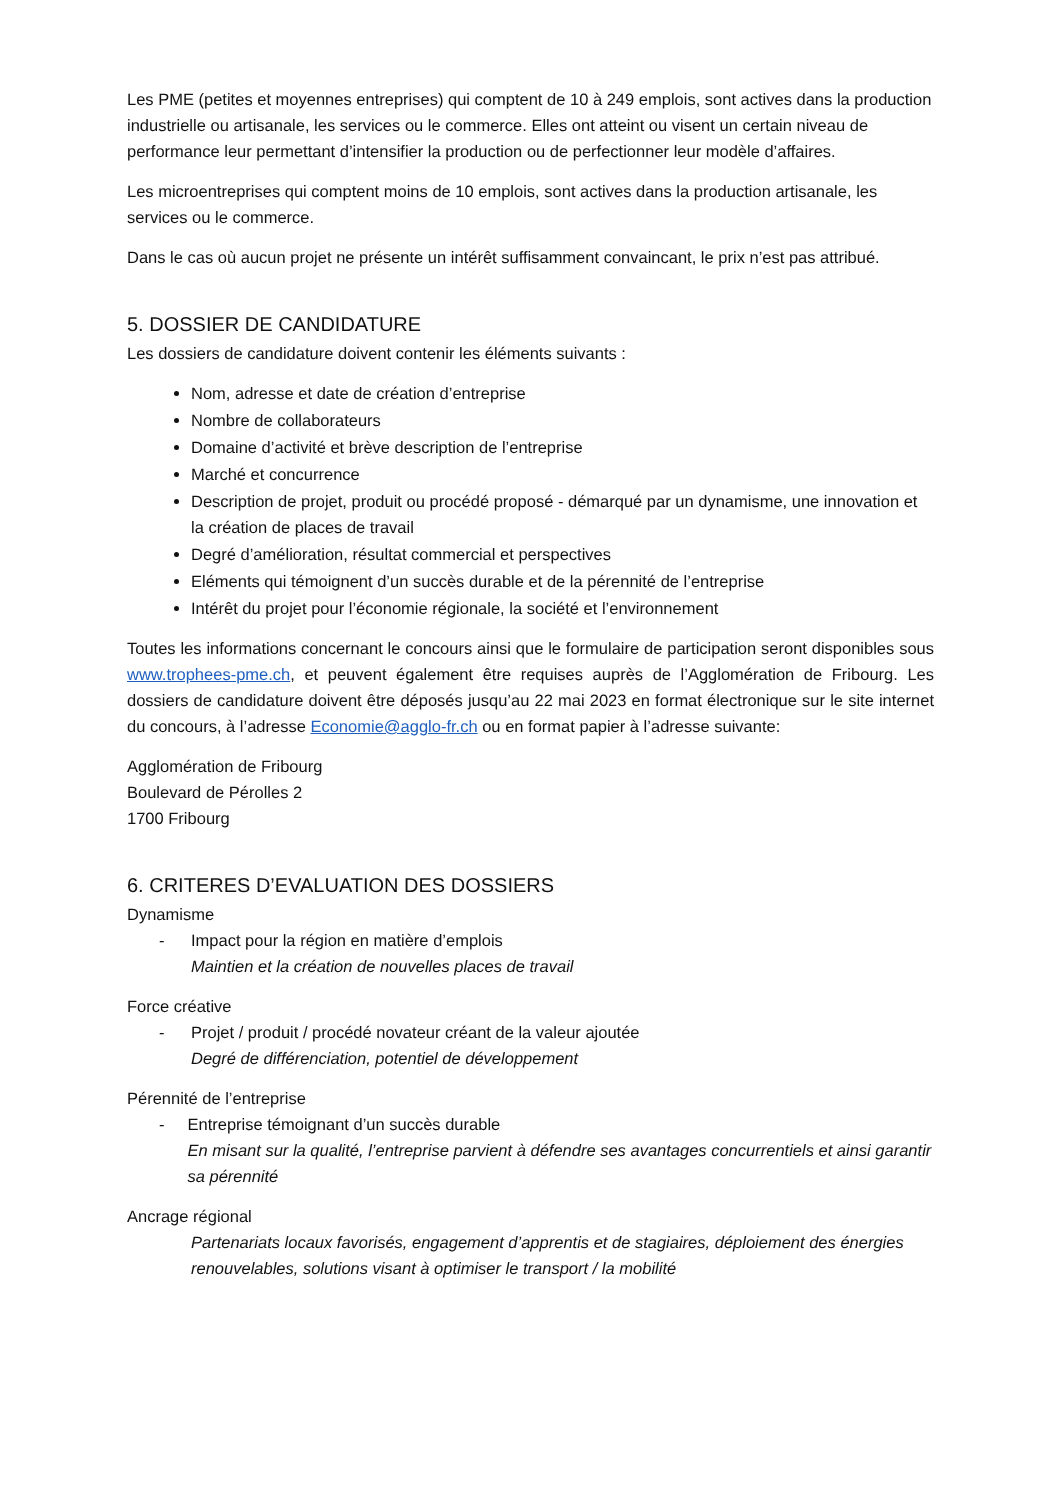Les PME (petites et moyennes entreprises) qui comptent de 10 à 249 emplois, sont actives dans la production industrielle ou artisanale, les services ou le commerce. Elles ont atteint ou visent un certain niveau de performance leur permettant d’intensifier la production ou de perfectionner leur modèle d’affaires.
Les microentreprises qui comptent moins de 10 emplois, sont actives dans la production artisanale, les services ou le commerce.
Dans le cas où aucun projet ne présente un intérêt suffisamment convaincant, le prix n’est pas attribué.
5. DOSSIER DE CANDIDATURE
Les dossiers de candidature doivent contenir les éléments suivants :
Nom, adresse et date de création d’entreprise
Nombre de collaborateurs
Domaine d’activité et brève description de l’entreprise
Marché et concurrence
Description de projet, produit ou procédé proposé - démarqué par un dynamisme, une innovation et la création de places de travail
Degré d’amélioration, résultat commercial et perspectives
Eléments qui témoignent d’un succès durable et de la pérennité de l’entreprise
Intérêt du projet pour l’économie régionale, la société et l’environnement
Toutes les informations concernant le concours ainsi que le formulaire de participation seront disponibles sous www.trophees-pme.ch, et peuvent également être requises auprès de l’Agglomération de Fribourg. Les dossiers de candidature doivent être déposés jusqu’au 22 mai 2023 en format électronique sur le site internet du concours, à l’adresse Economie@agglo-fr.ch ou en format papier à l’adresse suivante:
Agglomération de Fribourg
Boulevard de Pérolles 2
1700 Fribourg
6. CRITERES D’EVALUATION DES DOSSIERS
Dynamisme
- Impact pour la région en matière d’emplois
Maintien et la création de nouvelles places de travail
Force créative
- Projet / produit / procédé novateur créant de la valeur ajoutée
Degré de différenciation, potentiel de développement
Pérennité de l’entreprise
- Entreprise témoignant d’un succès durable
En misant sur la qualité, l’entreprise parvient à défendre ses avantages concurrentiels et ainsi garantir sa pérennité
Ancrage régional
Partenariats locaux favorisés, engagement d’apprentis et de stagiaires, déploiement des énergies renouvelables, solutions visant à optimiser le transport / la mobilité